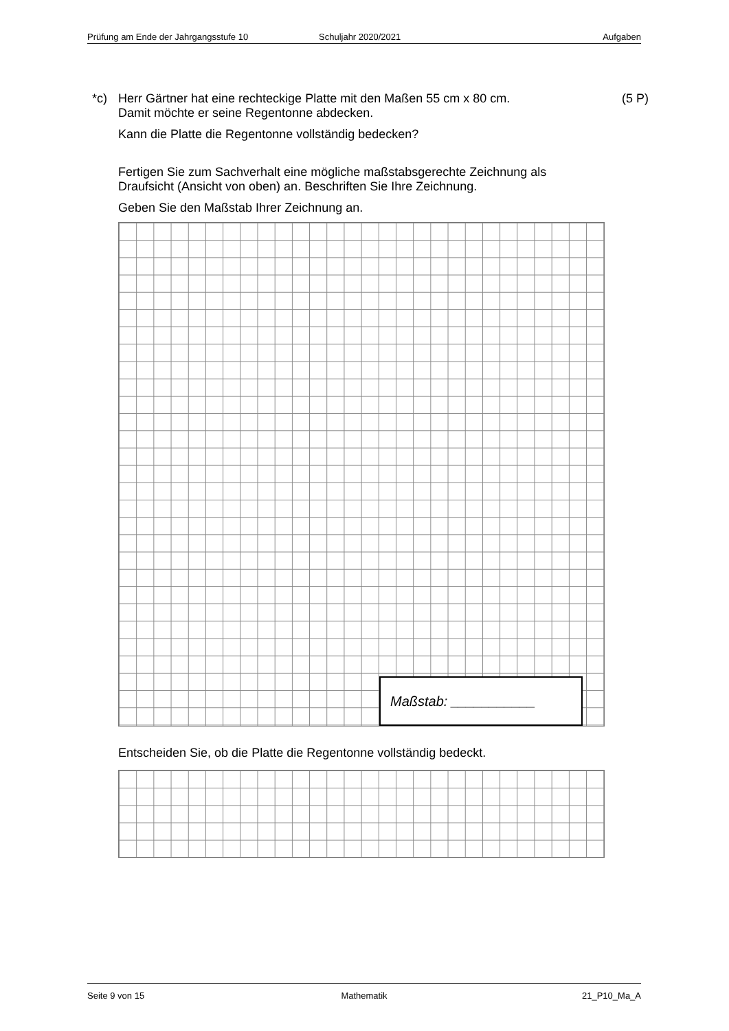Prüfung am Ende der Jahrgangsstufe 10 Schuljahr 2020/2021 Aufgaben
*c) Herr Gärtner hat eine rechteckige Platte mit den Maßen 55 cm x 80 cm.
Damit möchte er seine Regentonne abdecken.
(5 P)
Kann die Platte die Regentonne vollständig bedecken?
Fertigen Sie zum Sachverhalt eine mögliche maßstabsgerechte Zeichnung als
Draufsicht (Ansicht von oben) an. Beschriften Sie Ihre Zeichnung.
Geben Sie den Maßstab Ihrer Zeichnung an.
Maßstab: ___________
Entscheiden Sie, ob die Platte die Regentonne vollständig bedeckt.
Seite 9 von 15 Mathematik 21_P10_Ma_A